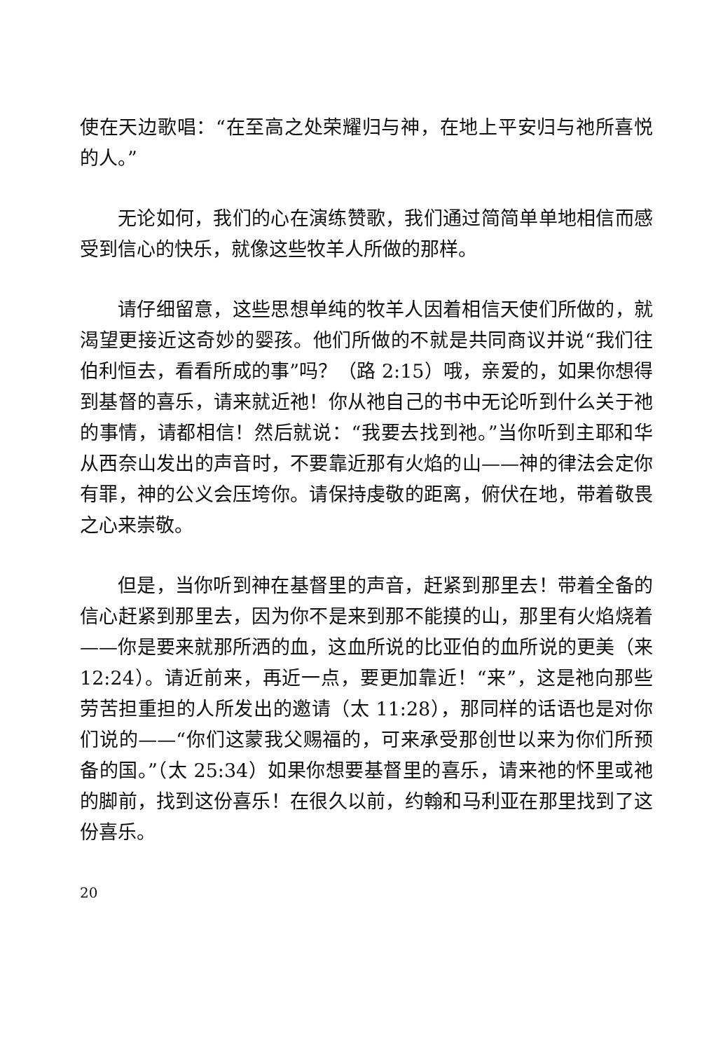使在天边歌唱：“在至高之处荣耀归与神，在地上平安归与祂所喜悦的人。”
无论如何，我们的心在演练赞歌，我们通过简简单单地相信而感受到信心的快乐，就像这些牧羊人所做的那样。
请仔细留意，这些思想单纯的牧羊人因着相信天使们所做的，就渴望更接近这奇妙的婴孩。他们所做的不就是共同商议并说“我们往伯利恒去，看看所成的事”吗？（路 2:15）哦，亲爱的，如果你想得到基督的喜乐，请来就近祂！你从祂自己的书中无论听到什么关于祂的事情，请都相信！然后就说：“我要去找到祂。”当你听到主耶和华从西奈山发出的声音时，不要靠近那有火焰的山——神的律法会定你有罪，神的公义会压垮你。请保持虔敬的距离，俯伏在地，带着敬畏之心来崇敬。
但是，当你听到神在基督里的声音，赶紧到那里去！带着全备的信心赶紧到那里去，因为你不是来到那不能摸的山，那里有火焰烧着——你是要来就那所洒的血，这血所说的比亚伯的血所说的更美（来 12:24）。请近前来，再近一点，要更加靠近！“来”，这是祂向那些劳苦担重担的人所发出的邀请（太 11:28），那同样的话语也是对你们说的——“你们这蒙我父赐福的，可来承受那创世以来为你们所预备的国。”（太 25:34）如果你想要基督里的喜乐，请来祂的怀里或祂的脚前，找到这份喜乐！在很久以前，约翰和马利亚在那里找到了这份喜乐。
20